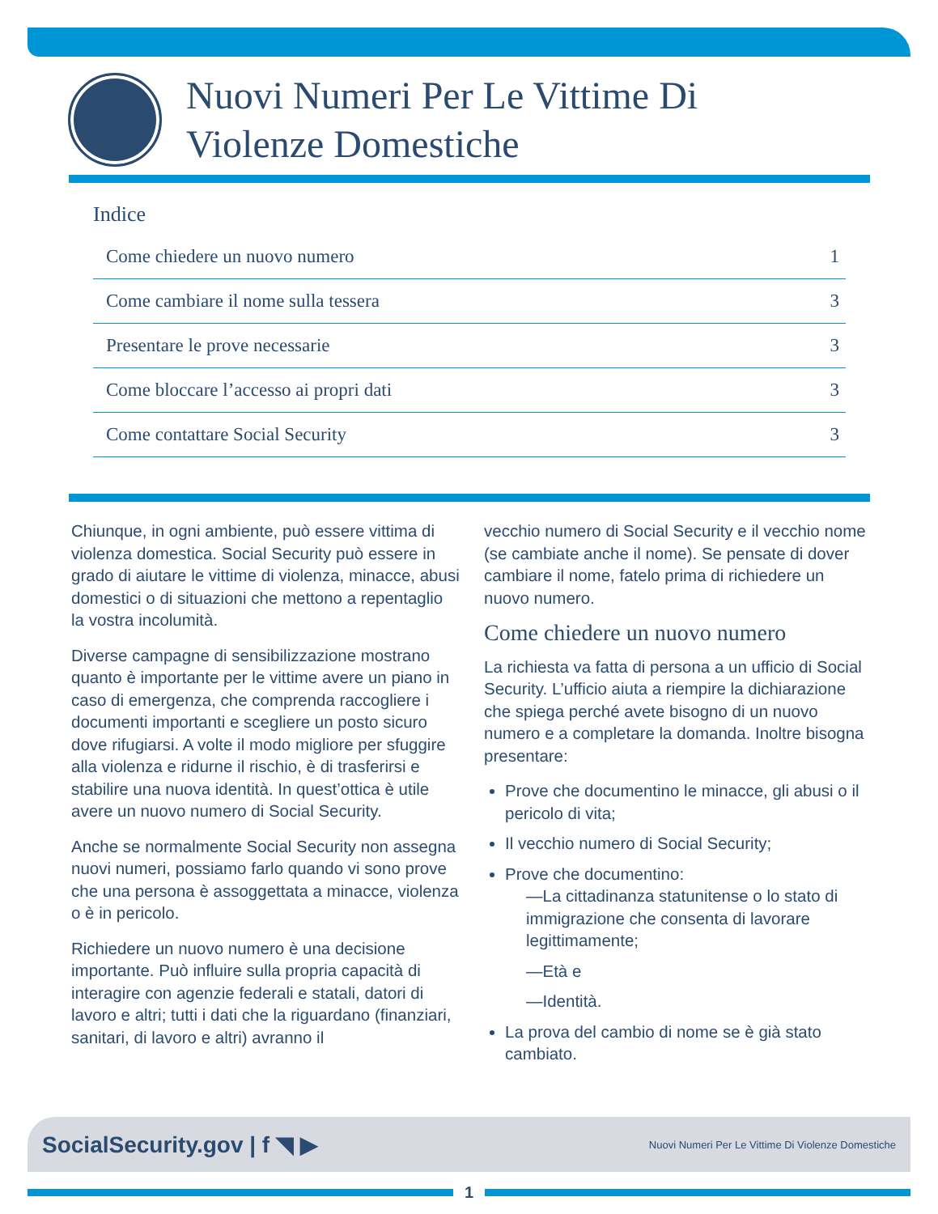Nuovi Numeri Per Le Vittime Di
Violenze Domestiche
Indice
| Come chiedere un nuovo numero | 1 |
| Come cambiare il nome sulla tessera | 3 |
| Presentare le prove necessarie | 3 |
| Come bloccare l’accesso ai propri dati | 3 |
| Come contattare Social Security | 3 |
Chiunque, in ogni ambiente, può essere vittima di violenza domestica. Social Security può essere in grado di aiutare le vittime di violenza, minacce, abusi domestici o di situazioni che mettono a repentaglio la vostra incolumità.
Diverse campagne di sensibilizzazione mostrano quanto è importante per le vittime avere un piano in caso di emergenza, che comprenda raccogliere i documenti importanti e scegliere un posto sicuro dove rifugiarsi. A volte il modo migliore per sfuggire alla violenza e ridurne il rischio, è di trasferirsi e stabilire una nuova identità. In quest’ottica è utile avere un nuovo numero di Social Security.
Anche se normalmente Social Security non assegna nuovi numeri, possiamo farlo quando vi sono prove che una persona è assoggettata a minacce, violenza o è in pericolo.
Richiedere un nuovo numero è una decisione importante. Può influire sulla propria capacità di interagire con agenzie federali e statali, datori di lavoro e altri; tutti i dati che la riguardano (finanziari, sanitari, di lavoro e altri) avranno il
vecchio numero di Social Security e il vecchio nome (se cambiate anche il nome). Se pensate di dover cambiare il nome, fatelo prima di richiedere un nuovo numero.
Come chiedere un nuovo numero
La richiesta va fatta di persona a un ufficio di Social Security. L’ufficio aiuta a riempire la dichiarazione che spiega perché avete bisogno di un nuovo numero e a completare la domanda. Inoltre bisogna presentare:
Prove che documentino le minacce, gli abusi o il pericolo di vita;
Il vecchio numero di Social Security;
Prove che documentino:
—La cittadinanza statunitense o lo stato di immigrazione che consenta di lavorare legittimamente;
—Età e
—Identità.
La prova del cambio di nome se è già stato cambiato.
SocialSecurity.gov | f ◥ ▶ Nuovi Numeri Per Le Vittime Di Violenze Domestiche
1